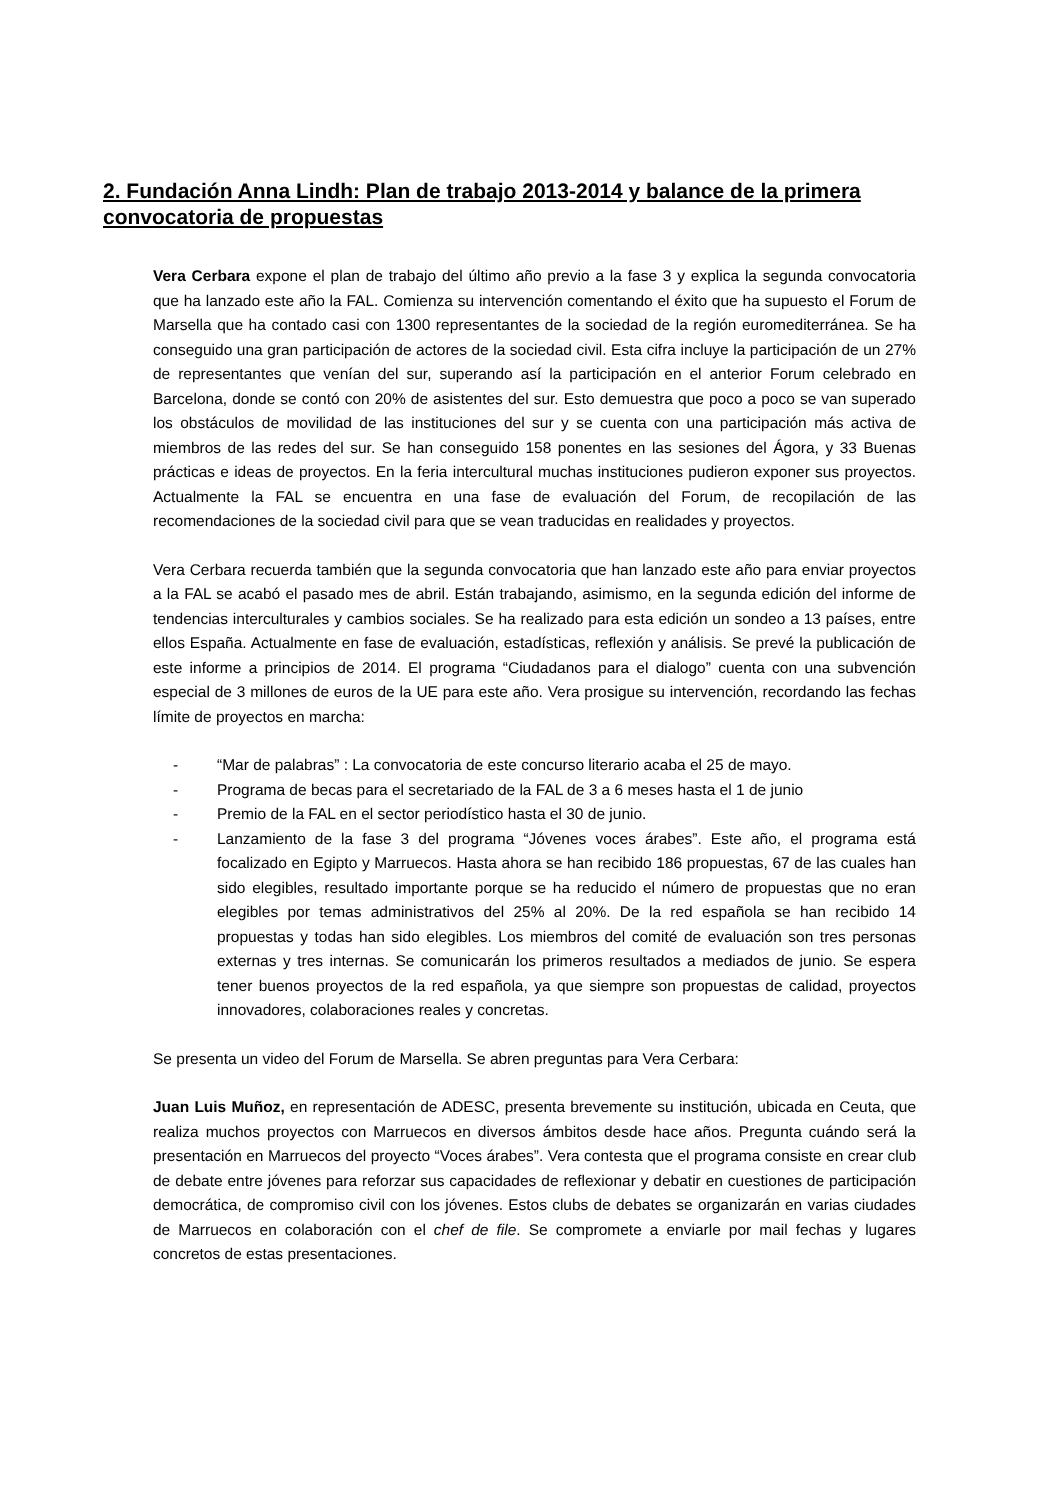2. Fundación Anna Lindh: Plan de trabajo 2013-2014 y balance de la primera convocatoria de propuestas
Vera Cerbara expone el plan de trabajo del último año previo a la fase 3 y explica la segunda convocatoria que ha lanzado este año la FAL. Comienza su intervención comentando el éxito que ha supuesto el Forum de Marsella que ha contado casi con 1300 representantes de la sociedad de la región euromediterránea. Se ha conseguido una gran participación de actores de la sociedad civil. Esta cifra incluye la participación de un 27% de representantes que venían del sur, superando así la participación en el anterior Forum celebrado en Barcelona, donde se contó con 20% de asistentes del sur. Esto demuestra que poco a poco se van superado los obstáculos de movilidad de las instituciones del sur y se cuenta con una participación más activa de miembros de las redes del sur. Se han conseguido 158 ponentes en las sesiones del Ágora, y 33 Buenas prácticas e ideas de proyectos. En la feria intercultural muchas instituciones pudieron exponer sus proyectos. Actualmente la FAL se encuentra en una fase de evaluación del Forum, de recopilación de las recomendaciones de la sociedad civil para que se vean traducidas en realidades y proyectos.
Vera Cerbara recuerda también que la segunda convocatoria que han lanzado este año para enviar proyectos a la FAL se acabó el pasado mes de abril. Están trabajando, asimismo, en la segunda edición del informe de tendencias interculturales y cambios sociales. Se ha realizado para esta edición un sondeo a 13 países, entre ellos España. Actualmente en fase de evaluación, estadísticas, reflexión y análisis. Se prevé la publicación de este informe a principios de 2014. El programa “Ciudadanos para el dialogo” cuenta con una subvención especial de 3 millones de euros de la UE para este año. Vera prosigue su intervención, recordando las fechas límite de proyectos en marcha:
- “Mar de palabras” : La convocatoria de este concurso literario acaba el 25 de mayo.
- Programa de becas para el secretariado de la FAL de 3 a 6 meses hasta el 1 de junio
- Premio de la FAL en el sector periodístico hasta el 30 de junio.
- Lanzamiento de la fase 3 del programa “Jóvenes voces árabes”. Este año, el programa está focalizado en Egipto y Marruecos. Hasta ahora se han recibido 186 propuestas, 67 de las cuales han sido elegibles, resultado importante porque se ha reducido el número de propuestas que no eran elegibles por temas administrativos del 25% al 20%. De la red española se han recibido 14 propuestas y todas han sido elegibles. Los miembros del comité de evaluación son tres personas externas y tres internas. Se comunicarán los primeros resultados a mediados de junio. Se espera tener buenos proyectos de la red española, ya que siempre son propuestas de calidad, proyectos innovadores, colaboraciones reales y concretas.
Se presenta un video del Forum de Marsella. Se abren preguntas para Vera Cerbara:
Juan Luis Muñoz, en representación de ADESC, presenta brevemente su institución, ubicada en Ceuta, que realiza muchos proyectos con Marruecos en diversos ámbitos desde hace años. Pregunta cuándo será la presentación en Marruecos del proyecto “Voces árabes”. Vera contesta que el programa consiste en crear club de debate entre jóvenes para reforzar sus capacidades de reflexionar y debatir en cuestiones de participación democrática, de compromiso civil con los jóvenes. Estos clubs de debates se organizarán en varias ciudades de Marruecos en colaboración con el chef de file. Se compromete a enviarle por mail fechas y lugares concretos de estas presentaciones.